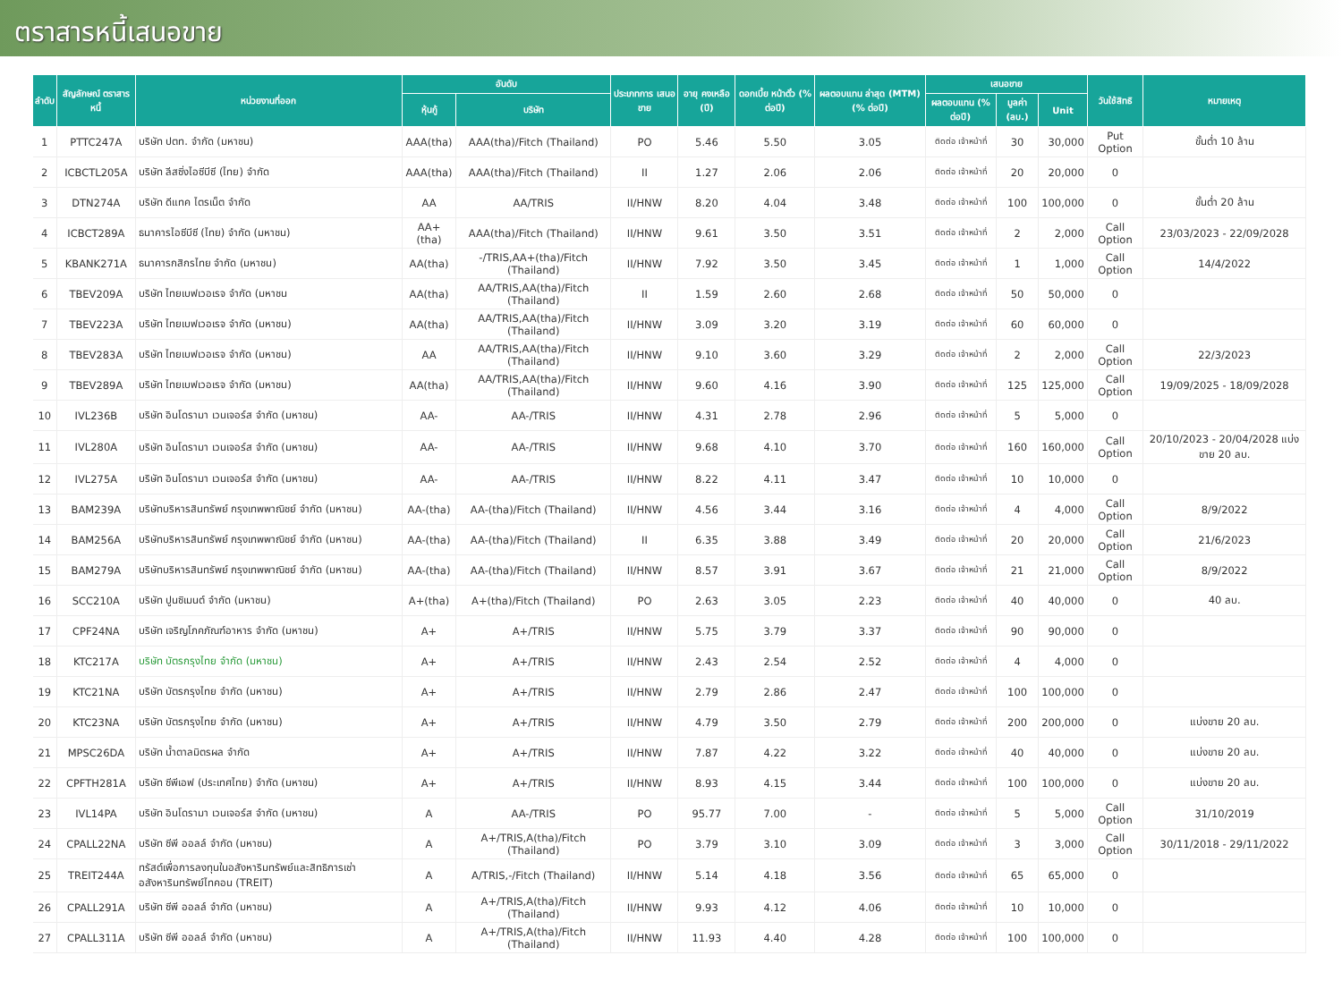ตราสารหนี้เสนอขาย
| ลำดับ | สัญลักษณ์ ตราสารหนี้ | หน่วยงานที่ออก | อันดับ | | ประเภทการ เสนอขาย | อายุ คงเหลือ (ปี) | ดอกเบี้ย หน้าตั๋ว (% ต่อปี) | ผลตอบแทน ล่าสุด (MTM) (% ต่อปี) | เสนอขาย | | | วันใช้สิทธิ | หมายเหตุ |
| --- | --- | --- | --- | --- | --- | --- | --- | --- | --- | --- | --- | --- | --- |
| | | | หุ้นกู้ | บริษัท | | | | | ผลตอบแทน (% ต่อปี) | มูลค่า (ลบ.) | Unit | | |
| 1 | PTTC247A | บริษัท ปตท. จำกัด (มหาชน) | AAA(tha) | AAA(tha)/Fitch (Thailand) | PO | 5.46 | 5.50 | 3.05 | ติดต่อ เจ้าหน้าที่ | 30 | 30,000 | Put Option | ขั้นต่ำ 10 ล้าน |
| 2 | ICBCTL205A | บริษัท ลีสซิ่งไอซีบีซี (ไทย) จำกัด | AAA(tha) | AAA(tha)/Fitch (Thailand) | II | 1.27 | 2.06 | 2.06 | ติดต่อ เจ้าหน้าที่ | 20 | 20,000 | 0 | |
| 3 | DTN274A | บริษัท ดีแทค ไตรเน็ต จำกัด | AA | AA/TRIS | II/HNW | 8.20 | 4.04 | 3.48 | ติดต่อ เจ้าหน้าที่ | 100 | 100,000 | 0 | ขั้นต่ำ 20 ล้าน |
| 4 | ICBCT289A | ธนาคารไอซีบีซี (ไทย) จำกัด (มหาชน) | AA+(tha) | AAA(tha)/Fitch (Thailand) | II/HNW | 9.61 | 3.50 | 3.51 | ติดต่อ เจ้าหน้าที่ | 2 | 2,000 | Call Option | 23/03/2023 - 22/09/2028 |
| 5 | KBANK271A | ธนาคารกสิกรไทย จำกัด (มหาชน) | AA(tha) | -/TRIS,AA+(tha)/Fitch (Thailand) | II/HNW | 7.92 | 3.50 | 3.45 | ติดต่อ เจ้าหน้าที่ | 1 | 1,000 | Call Option | 14/4/2022 |
| 6 | TBEV209A | บริษัท ไทยเบฟเวอเรจ จำกัด (มหาชน | AA(tha) | AA/TRIS,AA(tha)/Fitch (Thailand) | II | 1.59 | 2.60 | 2.68 | ติดต่อ เจ้าหน้าที่ | 50 | 50,000 | 0 | |
| 7 | TBEV223A | บริษัท ไทยเบฟเวอเรจ จำกัด (มหาชน) | AA(tha) | AA/TRIS,AA(tha)/Fitch (Thailand) | II/HNW | 3.09 | 3.20 | 3.19 | ติดต่อ เจ้าหน้าที่ | 60 | 60,000 | 0 | |
| 8 | TBEV283A | บริษัท ไทยเบฟเวอเรจ จำกัด (มหาชน) | AA | AA/TRIS,AA(tha)/Fitch (Thailand) | II/HNW | 9.10 | 3.60 | 3.29 | ติดต่อ เจ้าหน้าที่ | 2 | 2,000 | Call Option | 22/3/2023 |
| 9 | TBEV289A | บริษัท ไทยเบฟเวอเรจ จำกัด (มหาชน) | AA(tha) | AA/TRIS,AA(tha)/Fitch (Thailand) | II/HNW | 9.60 | 4.16 | 3.90 | ติดต่อ เจ้าหน้าที่ | 125 | 125,000 | Call Option | 19/09/2025 - 18/09/2028 |
| 10 | IVL236B | บริษัท อินโดรามา เวนเจอร์ส จำกัด (มหาชน) | AA- | AA-/TRIS | II/HNW | 4.31 | 2.78 | 2.96 | ติดต่อ เจ้าหน้าที่ | 5 | 5,000 | 0 | |
| 11 | IVL280A | บริษัท อินโดรามา เวนเจอร์ส จำกัด (มหาชน) | AA- | AA-/TRIS | II/HNW | 9.68 | 4.10 | 3.70 | ติดต่อ เจ้าหน้าที่ | 160 | 160,000 | Call Option | 20/10/2023 - 20/04/2028 แบ่งขาย 20 ลบ. |
| 12 | IVL275A | บริษัท อินโดรามา เวนเจอร์ส จำกัด (มหาชน) | AA- | AA-/TRIS | II/HNW | 8.22 | 4.11 | 3.47 | ติดต่อ เจ้าหน้าที่ | 10 | 10,000 | 0 | |
| 13 | BAM239A | บริษัทบริหารสินทรัพย์ กรุงเทพพาณิชย์ จำกัด (มหาชน) | AA-(tha) | AA-(tha)/Fitch (Thailand) | II/HNW | 4.56 | 3.44 | 3.16 | ติดต่อ เจ้าหน้าที่ | 4 | 4,000 | Call Option | 8/9/2022 |
| 14 | BAM256A | บริษัทบริหารสินทรัพย์ กรุงเทพพาณิชย์ จำกัด (มหาชน) | AA-(tha) | AA-(tha)/Fitch (Thailand) | II | 6.35 | 3.88 | 3.49 | ติดต่อ เจ้าหน้าที่ | 20 | 20,000 | Call Option | 21/6/2023 |
| 15 | BAM279A | บริษัทบริหารสินทรัพย์ กรุงเทพพาณิชย์ จำกัด (มหาชน) | AA-(tha) | AA-(tha)/Fitch (Thailand) | II/HNW | 8.57 | 3.91 | 3.67 | ติดต่อ เจ้าหน้าที่ | 21 | 21,000 | Call Option | 8/9/2022 |
| 16 | SCC210A | บริษัท ปูนซิเมนต์ จำกัด (มหาชน) | A+(tha) | A+(tha)/Fitch (Thailand) | PO | 2.63 | 3.05 | 2.23 | ติดต่อ เจ้าหน้าที่ | 40 | 40,000 | 0 | 40 ลบ. |
| 17 | CPF24NA | บริษัท เจริญโภคภัณฑ์อาหาร จำกัด (มหาชน) | A+ | A+/TRIS | II/HNW | 5.75 | 3.79 | 3.37 | ติดต่อ เจ้าหน้าที่ | 90 | 90,000 | 0 | |
| 18 | KTC217A | บริษัท บัตรกรุงไทย จำกัด (มหาชน) | A+ | A+/TRIS | II/HNW | 2.43 | 2.54 | 2.52 | ติดต่อ เจ้าหน้าที่ | 4 | 4,000 | 0 | |
| 19 | KTC21NA | บริษัท บัตรกรุงไทย จำกัด (มหาชน) | A+ | A+/TRIS | II/HNW | 2.79 | 2.86 | 2.47 | ติดต่อ เจ้าหน้าที่ | 100 | 100,000 | 0 | |
| 20 | KTC23NA | บริษัท บัตรกรุงไทย จำกัด (มหาชน) | A+ | A+/TRIS | II/HNW | 4.79 | 3.50 | 2.79 | ติดต่อ เจ้าหน้าที่ | 200 | 200,000 | 0 | แบ่งขาย 20 ลบ. |
| 21 | MPSC26DA | บริษัท น้ำตาลมิตรผล จำกัด | A+ | A+/TRIS | II/HNW | 7.87 | 4.22 | 3.22 | ติดต่อ เจ้าหน้าที่ | 40 | 40,000 | 0 | แบ่งขาย 20 ลบ. |
| 22 | CPFTH281A | บริษัท ซีพีเอฟ (ประเทศไทย) จำกัด (มหาชน) | A+ | A+/TRIS | II/HNW | 8.93 | 4.15 | 3.44 | ติดต่อ เจ้าหน้าที่ | 100 | 100,000 | 0 | แบ่งขาย 20 ลบ. |
| 23 | IVL14PA | บริษัท อินโดรามา เวนเจอร์ส จำกัด (มหาชน) | A | AA-/TRIS | PO | 95.77 | 7.00 | - | ติดต่อ เจ้าหน้าที่ | 5 | 5,000 | Call Option | 31/10/2019 |
| 24 | CPALL22NA | บริษัท ซีพี ออลล์ จำกัด (มหาชน) | A | A+/TRIS,A(tha)/Fitch (Thailand) | PO | 3.79 | 3.10 | 3.09 | ติดต่อ เจ้าหน้าที่ | 3 | 3,000 | Call Option | 30/11/2018 - 29/11/2022 |
| 25 | TREIT244A | ทรัสต์เพื่อการลงทุนในอสังหาริมทรัพย์และสิทธิการเช่าอสังหาริมทรัพย์ไทคอน (TREIT) | A | A/TRIS,-/Fitch (Thailand) | II/HNW | 5.14 | 4.18 | 3.56 | ติดต่อ เจ้าหน้าที่ | 65 | 65,000 | 0 | |
| 26 | CPALL291A | บริษัท ซีพี ออลล์ จำกัด (มหาชน) | A | A+/TRIS,A(tha)/Fitch (Thailand) | II/HNW | 9.93 | 4.12 | 4.06 | ติดต่อ เจ้าหน้าที่ | 10 | 10,000 | 0 | |
| 27 | CPALL311A | บริษัท ซีพี ออลล์ จำกัด (มหาชน) | A | A+/TRIS,A(tha)/Fitch (Thailand) | II/HNW | 11.93 | 4.40 | 4.28 | ติดต่อ เจ้าหน้าที่ | 100 | 100,000 | 0 | |